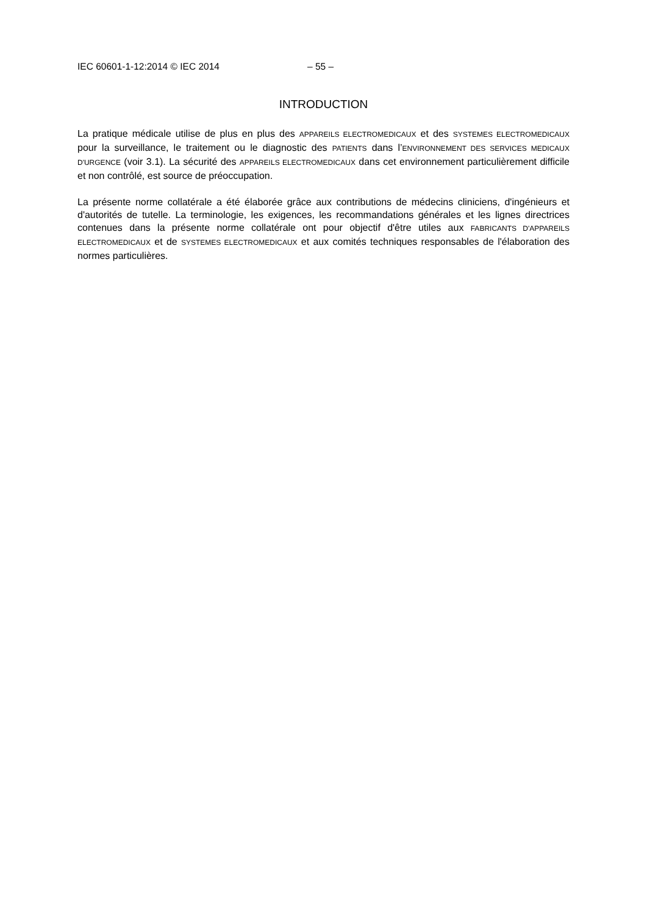IEC 60601-1-12:2014 © IEC 2014 – 55 –
INTRODUCTION
La pratique médicale utilise de plus en plus des APPAREILS ELECTROMEDICAUX et des SYSTEMES ELECTROMEDICAUX pour la surveillance, le traitement ou le diagnostic des PATIENTS dans l’ENVIRONNEMENT DES SERVICES MEDICAUX D'URGENCE (voir 3.1). La sécurité des APPAREILS ELECTROMEDICAUX dans cet environnement particulièrement difficile et non contrôlé, est source de préoccupation.
La présente norme collatérale a été élaborée grâce aux contributions de médecins cliniciens, d'ingénieurs et d'autorités de tutelle. La terminologie, les exigences, les recommandations générales et les lignes directrices contenues dans la présente norme collatérale ont pour objectif d'être utiles aux FABRICANTS D'APPAREILS ELECTROMEDICAUX et de SYSTEMES ELECTROMEDICAUX et aux comités techniques responsables de l'élaboration des normes particulières.